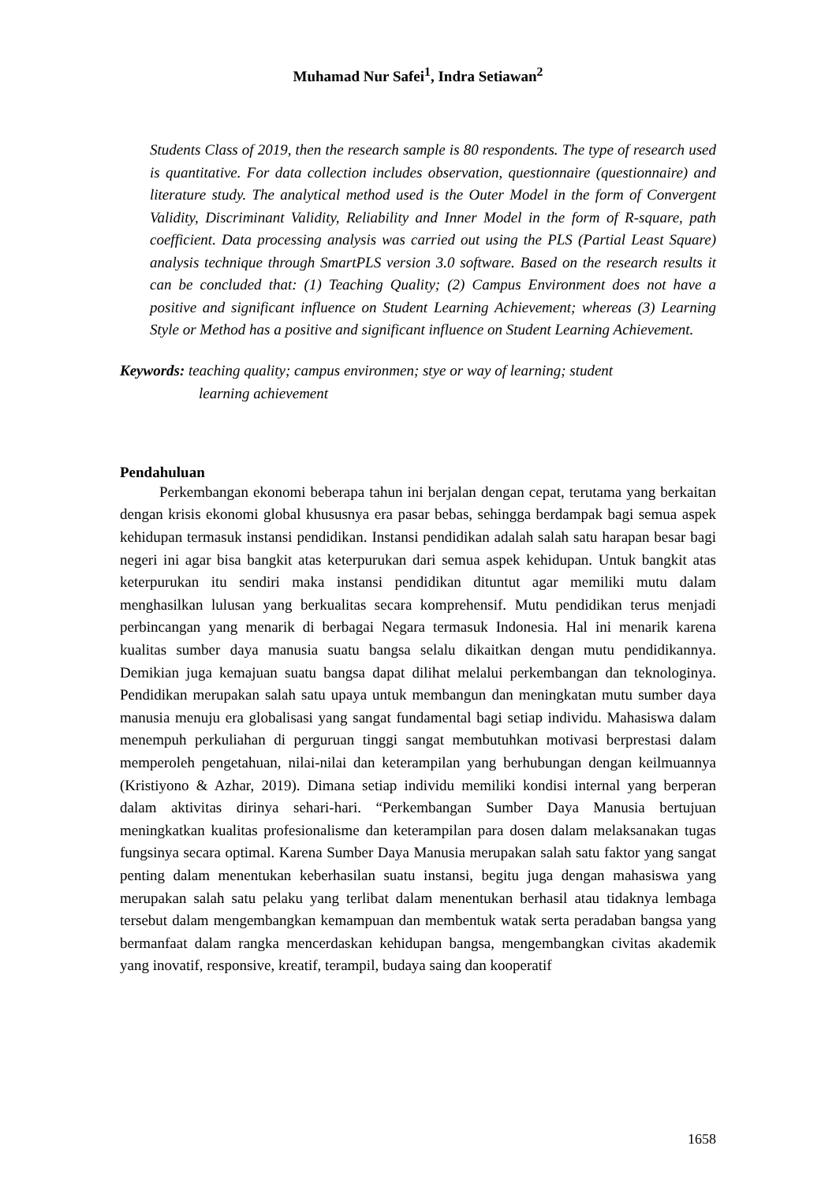Muhamad Nur Safei<sup>1</sup>, Indra Setiawan<sup>2</sup>
Students Class of 2019, then the research sample is 80 respondents. The type of research used is quantitative. For data collection includes observation, questionnaire (questionnaire) and literature study. The analytical method used is the Outer Model in the form of Convergent Validity, Discriminant Validity, Reliability and Inner Model in the form of R-square, path coefficient. Data processing analysis was carried out using the PLS (Partial Least Square) analysis technique through SmartPLS version 3.0 software. Based on the research results it can be concluded that: (1) Teaching Quality; (2) Campus Environment does not have a positive and significant influence on Student Learning Achievement; whereas (3) Learning Style or Method has a positive and significant influence on Student Learning Achievement.
Keywords: teaching quality; campus environmen; stye or way of learning; student
learning achievement
Pendahuluan
Perkembangan ekonomi beberapa tahun ini berjalan dengan cepat, terutama yang berkaitan dengan krisis ekonomi global khususnya era pasar bebas, sehingga berdampak bagi semua aspek kehidupan termasuk instansi pendidikan. Instansi pendidikan adalah salah satu harapan besar bagi negeri ini agar bisa bangkit atas keterpurukan dari semua aspek kehidupan. Untuk bangkit atas keterpurukan itu sendiri maka instansi pendidikan dituntut agar memiliki mutu dalam menghasilkan lulusan yang berkualitas secara komprehensif. Mutu pendidikan terus menjadi perbincangan yang menarik di berbagai Negara termasuk Indonesia. Hal ini menarik karena kualitas sumber daya manusia suatu bangsa selalu dikaitkan dengan mutu pendidikannya. Demikian juga kemajuan suatu bangsa dapat dilihat melalui perkembangan dan teknologinya. Pendidikan merupakan salah satu upaya untuk membangun dan meningkatan mutu sumber daya manusia menuju era globalisasi yang sangat fundamental bagi setiap individu. Mahasiswa dalam menempuh perkuliahan di perguruan tinggi sangat membutuhkan motivasi berprestasi dalam memperoleh pengetahuan, nilai-nilai dan keterampilan yang berhubungan dengan keilmuannya (Kristiyono & Azhar, 2019). Dimana setiap individu memiliki kondisi internal yang berperan dalam aktivitas dirinya sehari-hari. “Perkembangan Sumber Daya Manusia bertujuan meningkatkan kualitas profesionalisme dan keterampilan para dosen dalam melaksanakan tugas fungsinya secara optimal. Karena Sumber Daya Manusia merupakan salah satu faktor yang sangat penting dalam menentukan keberhasilan suatu instansi, begitu juga dengan mahasiswa yang merupakan salah satu pelaku yang terlibat dalam menentukan berhasil atau tidaknya lembaga tersebut dalam mengembangkan kemampuan dan membentuk watak serta peradaban bangsa yang bermanfaat dalam rangka mencerdaskan kehidupan bangsa, mengembangkan civitas akademik yang inovatif, responsive, kreatif, terampil, budaya saing dan kooperatif
1658